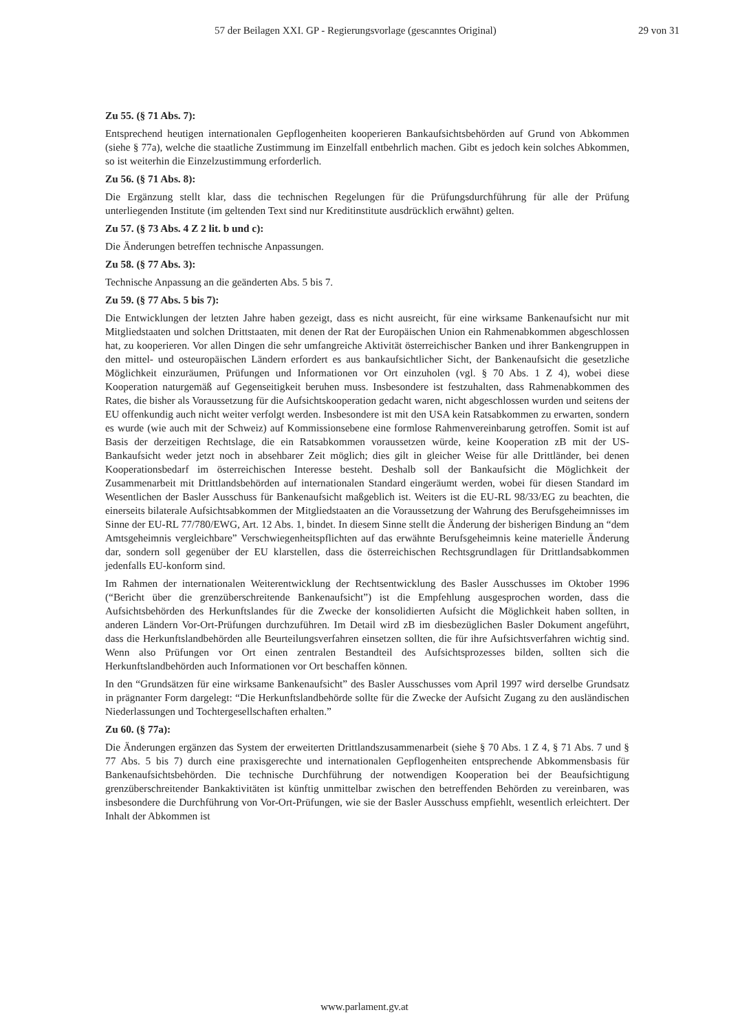57 der Beilagen XXI. GP - Regierungsvorlage (gescanntes Original) 29 von 31
Zu 55. (§ 71 Abs. 7):
Entsprechend heutigen internationalen Gepflogenheiten kooperieren Bankaufsichtsbehörden auf Grund von Abkommen (siehe § 77a), welche die staatliche Zustimmung im Einzelfall entbehrlich machen. Gibt es jedoch kein solches Abkommen, so ist weiterhin die Einzelzustimmung erforderlich.
Zu 56. (§ 71 Abs. 8):
Die Ergänzung stellt klar, dass die technischen Regelungen für die Prüfungsdurchführung für alle der Prüfung unterliegenden Institute (im geltenden Text sind nur Kreditinstitute ausdrücklich erwähnt) gelten.
Zu 57. (§ 73 Abs. 4 Z 2 lit. b und c):
Die Änderungen betreffen technische Anpassungen.
Zu 58. (§ 77 Abs. 3):
Technische Anpassung an die geänderten Abs. 5 bis 7.
Zu 59. (§ 77 Abs. 5 bis 7):
Die Entwicklungen der letzten Jahre haben gezeigt, dass es nicht ausreicht, für eine wirksame Bankenaufsicht nur mit Mitgliedstaaten und solchen Drittstaaten, mit denen der Rat der Europäischen Union ein Rahmenabkommen abgeschlossen hat, zu kooperieren. Vor allen Dingen die sehr umfangreiche Aktivität österreichischer Banken und ihrer Bankengruppen in den mittel- und osteuropäischen Ländern erfordert es aus bankaufsichtlicher Sicht, der Bankenaufsicht die gesetzliche Möglichkeit einzuräumen, Prüfungen und Informationen vor Ort einzuholen (vgl. § 70 Abs. 1 Z 4), wobei diese Kooperation naturgemäß auf Gegenseitigkeit beruhen muss. Insbesondere ist festzuhalten, dass Rahmenabkommen des Rates, die bisher als Voraussetzung für die Aufsichtskooperation gedacht waren, nicht abgeschlossen wurden und seitens der EU offenkundig auch nicht weiter verfolgt werden. Insbesondere ist mit den USA kein Ratsabkommen zu erwarten, sondern es wurde (wie auch mit der Schweiz) auf Kommissionsebene eine formlose Rahmenvereinbarung getroffen. Somit ist auf Basis der derzeitigen Rechtslage, die ein Ratsabkommen voraussetzen würde, keine Kooperation zB mit der US-Bankaufsicht weder jetzt noch in absehbarer Zeit möglich; dies gilt in gleicher Weise für alle Drittländer, bei denen Kooperationsbedarf im österreichischen Interesse besteht. Deshalb soll der Bankaufsicht die Möglichkeit der Zusammenarbeit mit Drittlandsbehörden auf internationalen Standard eingeräumt werden, wobei für diesen Standard im Wesentlichen der Basler Ausschuss für Bankenaufsicht maßgeblich ist. Weiters ist die EU-RL 98/33/EG zu beachten, die einerseits bilaterale Aufsichtsabkommen der Mitgliedstaaten an die Voraussetzung der Wahrung des Berufsgeheimnisses im Sinne der EU-RL 77/780/EWG, Art. 12 Abs. 1, bindet. In diesem Sinne stellt die Änderung der bisherigen Bindung an “dem Amtsgeheimnis vergleichbare” Verschwiegenheitspflichten auf das erwähnte Berufsgeheimnis keine materielle Änderung dar, sondern soll gegenüber der EU klarstellen, dass die österreichischen Rechtsgrundlagen für Drittlandsabkommen jedenfalls EU-konform sind.
Im Rahmen der internationalen Weiterentwicklung der Rechtsentwicklung des Basler Ausschusses im Oktober 1996 (“Bericht über die grenzüberschreitende Bankenaufsicht”) ist die Empfehlung ausgesprochen worden, dass die Aufsichtsbehörden des Herkunftslandes für die Zwecke der konsolidierten Aufsicht die Möglichkeit haben sollten, in anderen Ländern Vor-Ort-Prüfungen durchzuführen. Im Detail wird zB im diesbezüglichen Basler Dokument angeführt, dass die Herkunftslandbehörden alle Beurteilungsverfahren einsetzen sollten, die für ihre Aufsichtsverfahren wichtig sind. Wenn also Prüfungen vor Ort einen zentralen Bestandteil des Aufsichtsprozesses bilden, sollten sich die Herkunftslandbehörden auch Informationen vor Ort beschaffen können.
In den “Grundsätzen für eine wirksame Bankenaufsicht” des Basler Ausschusses vom April 1997 wird derselbe Grundsatz in prägnanter Form dargelegt: “Die Herkunftslandbehörde sollte für die Zwecke der Aufsicht Zugang zu den ausländischen Niederlassungen und Tochtergesellschaften erhalten.”
Zu 60. (§ 77a):
Die Änderungen ergänzen das System der erweiterten Drittlandszusammenarbeit (siehe § 70 Abs. 1 Z 4, § 71 Abs. 7 und § 77 Abs. 5 bis 7) durch eine praxisgerechte und internationalen Gepflogenheiten entsprechende Abkommensbasis für Bankenaufsichtsbehörden. Die technische Durchführung der notwendigen Kooperation bei der Beaufsichtigung grenzüberschreitender Bankaktivitäten ist künftig unmittelbar zwischen den betreffenden Behörden zu vereinbaren, was insbesondere die Durchführung von Vor-Ort-Prüfungen, wie sie der Basler Ausschuss empfiehlt, wesentlich erleichtert. Der Inhalt der Abkommen ist
www.parlament.gv.at